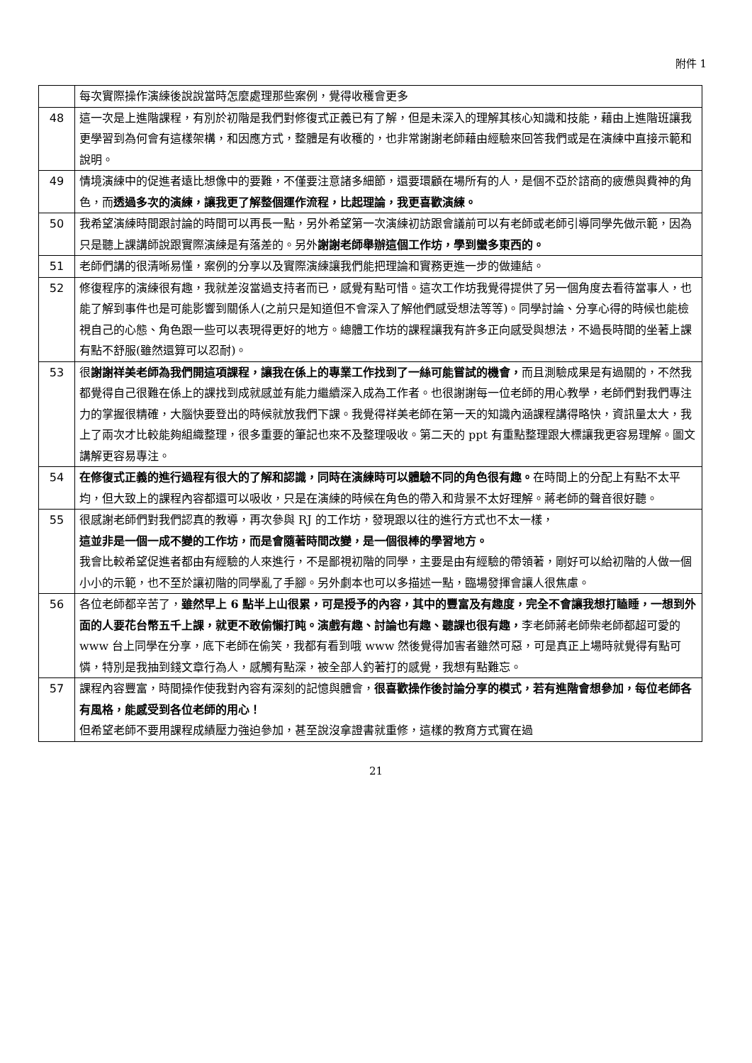附件 1
| | 每次實際操作演練後說說當時怎麼處理那些案例，覺得收穫會更多 |
| 48 | 這一次是上進階課程，有別於初階是我們對修復式正義已有了解，但是未深入的理解其核心知識和技能，藉由上進階班讓我更學習到為何會有這樣架構，和因應方式，整體是有收穫的，也非常謝謝老師藉由經驗來回答我們或是在演練中直接示範和說明。 |
| 49 | 情境演練中的促進者遠比想像中的要難，不僅要注意諸多細節，還要環顧在場所有的人，是個不亞於諮商的疲憊與費神的角色，而 透過多次的演練，讓我更了解整個運作流程，比起理論，我更喜歡演練。 |
| 50 | 我希望演練時間跟討論的時間可以再長一點，另外希望第一次演練初訪跟會議前可以有老師或老師引導同學先做示範，因為只是聽上課講師說跟實際演練是有落差的。另外 謝謝老師舉辦這個工作坊，學到蠻多東西的。 |
| 51 | 老師們講的很清晰易懂，案例的分享以及實際演練讓我們能把理論和實務更進一步的做連結。 |
| 52 | 修復程序的演練很有趣，我就差沒當過支持者而已，感覺有點可惜。這次工作坊我覺得提供了另一個角度去看待當事人，也能了解到事件也是可能影響到關係人(之前只是知道但不會深入了解他們感受想法等等)。同學討論、分享心得的時候也能檢視自己的心態、角色跟一些可以表現得更好的地方。總體工作坊的課程讓我有許多正向感受與想法，不過長時間的坐著上課有點不舒服(雖然還算可以忍耐)。 |
| 53 | 很 謝謝祥美老師為我們開這項課程，讓我在係上的專業工作找到了一絲可能嘗試的機會， 而且測驗成果是有過關的，不然我都覺得自己很難在係上的課找到成就感並有能力繼續深入成為工作者。也很謝謝每一位老師的用心教學，老師們對我們專注力的掌握很精確，大腦快要登出的時候就放我們下課。我覺得祥美老師在第一天的知識內涵課程講得略快，資訊量太大，我上了兩次才比較能夠組織整理，很多重要的筆記也來不及整理吸收。第二天的 ppt 有重點整理跟大標讓我更容易理解。圖文講解更容易專注。 |
| 54 | 在修復式正義的進行過程有很大的了解和認識，同時在演練時可以體驗不同的角色很有趣。 在時間上的分配上有點不太平均，但大致上的課程內容都還可以吸收，只是在演練的時候在角色的帶入和背景不太好理解。蔣老師的聲音很好聽。 |
| 55 | 很感謝老師們對我們認真的教導，再次參與 RJ 的工作坊，發現跟以往的進行方式也不太一樣， 這並非是一個一成不變的工作坊，而是會隨著時間改變，是一個很棒的學習地方。 我會比較希望促進者都由有經驗的人來進行，不是鄙視初階的同學，主要是由有經驗的帶領著，剛好可以給初階的人做一個小小的示範，也不至於讓初階的同學亂了手腳。另外劇本也可以多描述一點，臨場發揮會讓人很焦慮。 |
| 56 | 各位老師都辛苦了， 雖然早上 6 點半上山很累，可是授予的內容，其中的豐富及有趣度，完全不會讓我想打瞌睡，一想到外面的人要花台幣五千上課，就更不敢偷懶打盹。演戲有趣、討論也有趣、聽課也很有趣， 李老師蔣老師柴老師都超可愛的 www 台上同學在分享，底下老師在偷笑，我都有看到哦 www 然後覺得加害者雖然可惡，可是真正上場時就覺得有點可憐，特別是我抽到錢文章行為人，感觸有點深，被全部人釣著打的感覺，我想有點難忘。 |
| 57 | 課程內容豐富，時間操作使我對內容有深刻的記憶與體會， 很喜歡操作後討論分享的模式，若有進階會想參加，每位老師各有風格，能感受到各位老師的用心！ 但希望老師不要用課程成績壓力強迫參加，甚至說沒拿證書就重修，這樣的教育方式實在過 |
21